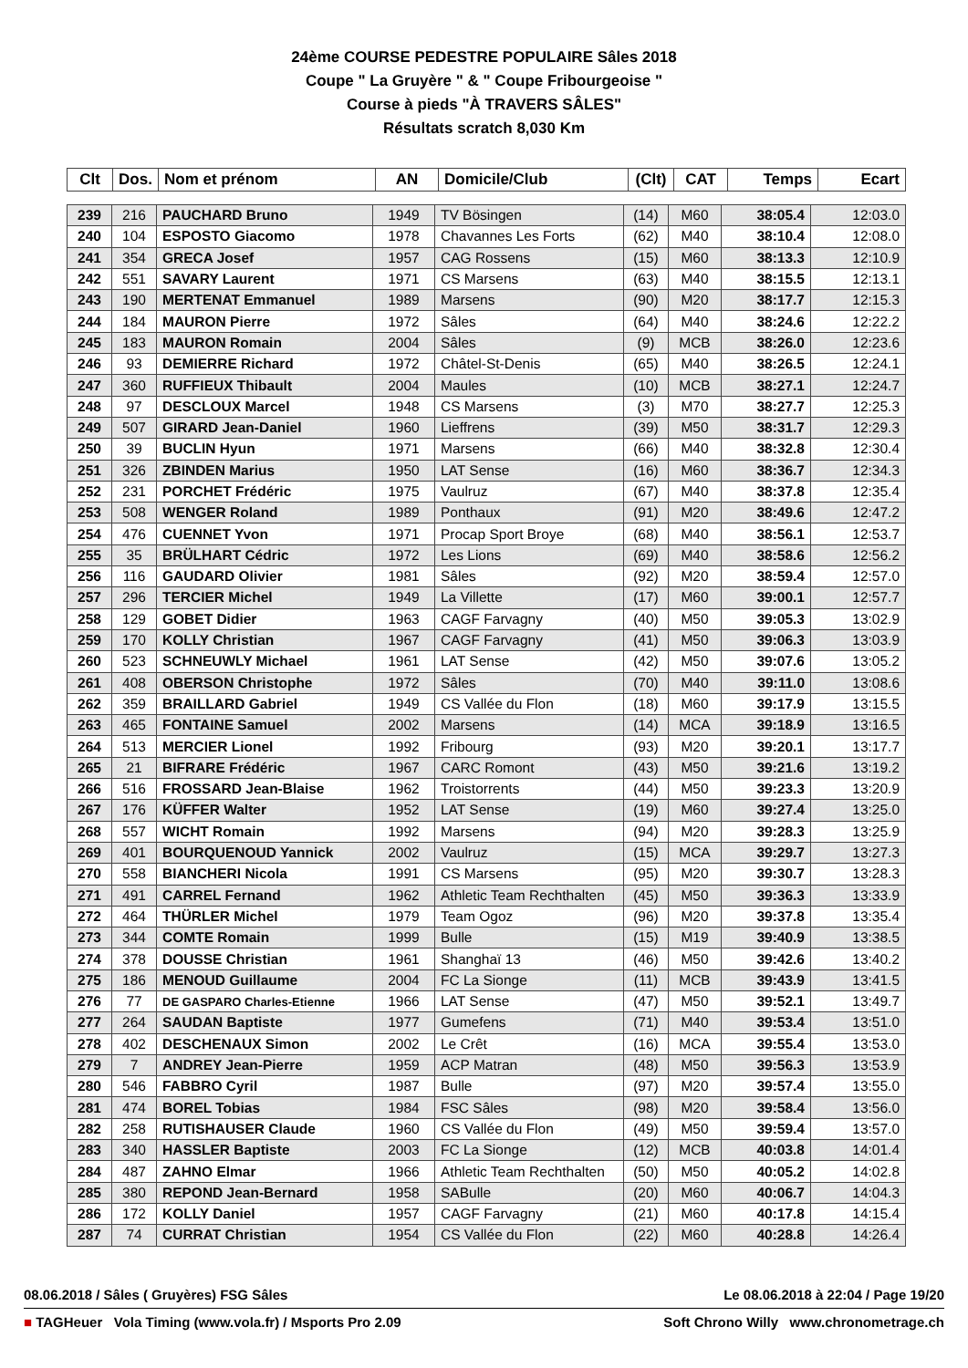24ème COURSE PEDESTRE POPULAIRE Sâles 2018
Coupe " La Gruyère " & " Coupe Fribourgeoise "
Course à pieds "À TRAVERS SÂLES"
Résultats scratch 8,030 Km
| Clt | Dos. | Nom et prénom | AN | Domicile/Club | (Clt) | CAT | Temps | Ecart |
| --- | --- | --- | --- | --- | --- | --- | --- | --- |
| 239 | 216 | PAUCHARD Bruno | 1949 | TV Bösingen | (14) | M60 | 38:05.4 | 12:03.0 |
| 240 | 104 | ESPOSTO Giacomo | 1978 | Chavannes Les Forts | (62) | M40 | 38:10.4 | 12:08.0 |
| 241 | 354 | GRECA Josef | 1957 | CAG Rossens | (15) | M60 | 38:13.3 | 12:10.9 |
| 242 | 551 | SAVARY Laurent | 1971 | CS Marsens | (63) | M40 | 38:15.5 | 12:13.1 |
| 243 | 190 | MERTENAT Emmanuel | 1989 | Marsens | (90) | M20 | 38:17.7 | 12:15.3 |
| 244 | 184 | MAURON Pierre | 1972 | Sâles | (64) | M40 | 38:24.6 | 12:22.2 |
| 245 | 183 | MAURON Romain | 2004 | Sâles | (9) | MCB | 38:26.0 | 12:23.6 |
| 246 | 93 | DEMIERRE Richard | 1972 | Châtel-St-Denis | (65) | M40 | 38:26.5 | 12:24.1 |
| 247 | 360 | RUFFIEUX Thibault | 2004 | Maules | (10) | MCB | 38:27.1 | 12:24.7 |
| 248 | 97 | DESCLOUX Marcel | 1948 | CS Marsens | (3) | M70 | 38:27.7 | 12:25.3 |
| 249 | 507 | GIRARD Jean-Daniel | 1960 | Lieffrens | (39) | M50 | 38:31.7 | 12:29.3 |
| 250 | 39 | BUCLIN Hyun | 1971 | Marsens | (66) | M40 | 38:32.8 | 12:30.4 |
| 251 | 326 | ZBINDEN Marius | 1950 | LAT Sense | (16) | M60 | 38:36.7 | 12:34.3 |
| 252 | 231 | PORCHET Frédéric | 1975 | Vaulruz | (67) | M40 | 38:37.8 | 12:35.4 |
| 253 | 508 | WENGER Roland | 1989 | Ponthaux | (91) | M20 | 38:49.6 | 12:47.2 |
| 254 | 476 | CUENNET Yvon | 1971 | Procap Sport Broye | (68) | M40 | 38:56.1 | 12:53.7 |
| 255 | 35 | BRÜLHART Cédric | 1972 | Les Lions | (69) | M40 | 38:58.6 | 12:56.2 |
| 256 | 116 | GAUDARD Olivier | 1981 | Sâles | (92) | M20 | 38:59.4 | 12:57.0 |
| 257 | 296 | TERCIER Michel | 1949 | La Villette | (17) | M60 | 39:00.1 | 12:57.7 |
| 258 | 129 | GOBET Didier | 1963 | CAGF Farvagny | (40) | M50 | 39:05.3 | 13:02.9 |
| 259 | 170 | KOLLY Christian | 1967 | CAGF Farvagny | (41) | M50 | 39:06.3 | 13:03.9 |
| 260 | 523 | SCHNEUWLY Michael | 1961 | LAT Sense | (42) | M50 | 39:07.6 | 13:05.2 |
| 261 | 408 | OBERSON Christophe | 1972 | Sâles | (70) | M40 | 39:11.0 | 13:08.6 |
| 262 | 359 | BRAILLARD Gabriel | 1949 | CS Vallée du Flon | (18) | M60 | 39:17.9 | 13:15.5 |
| 263 | 465 | FONTAINE Samuel | 2002 | Marsens | (14) | MCA | 39:18.9 | 13:16.5 |
| 264 | 513 | MERCIER Lionel | 1992 | Fribourg | (93) | M20 | 39:20.1 | 13:17.7 |
| 265 | 21 | BIFRARE Frédéric | 1967 | CARC Romont | (43) | M50 | 39:21.6 | 13:19.2 |
| 266 | 516 | FROSSARD Jean-Blaise | 1962 | Troistorrents | (44) | M50 | 39:23.3 | 13:20.9 |
| 267 | 176 | KÜFFER Walter | 1952 | LAT Sense | (19) | M60 | 39:27.4 | 13:25.0 |
| 268 | 557 | WICHT Romain | 1992 | Marsens | (94) | M20 | 39:28.3 | 13:25.9 |
| 269 | 401 | BOURQUENOUD Yannick | 2002 | Vaulruz | (15) | MCA | 39:29.7 | 13:27.3 |
| 270 | 558 | BIANCHERI Nicola | 1991 | CS Marsens | (95) | M20 | 39:30.7 | 13:28.3 |
| 271 | 491 | CARREL Fernand | 1962 | Athletic Team Rechthalten | (45) | M50 | 39:36.3 | 13:33.9 |
| 272 | 464 | THÜRLER Michel | 1979 | Team Ogoz | (96) | M20 | 39:37.8 | 13:35.4 |
| 273 | 344 | COMTE Romain | 1999 | Bulle | (15) | M19 | 39:40.9 | 13:38.5 |
| 274 | 378 | DOUSSE Christian | 1961 | Shanghaï 13 | (46) | M50 | 39:42.6 | 13:40.2 |
| 275 | 186 | MENOUD Guillaume | 2004 | FC La Sionge | (11) | MCB | 39:43.9 | 13:41.5 |
| 276 | 77 | DE GASPARO Charles-Etienne | 1966 | LAT Sense | (47) | M50 | 39:52.1 | 13:49.7 |
| 277 | 264 | SAUDAN Baptiste | 1977 | Gumefens | (71) | M40 | 39:53.4 | 13:51.0 |
| 278 | 402 | DESCHENAUX Simon | 2002 | Le Crêt | (16) | MCA | 39:55.4 | 13:53.0 |
| 279 | 7 | ANDREY Jean-Pierre | 1959 | ACP Matran | (48) | M50 | 39:56.3 | 13:53.9 |
| 280 | 546 | FABBRO Cyril | 1987 | Bulle | (97) | M20 | 39:57.4 | 13:55.0 |
| 281 | 474 | BOREL Tobias | 1984 | FSC Sâles | (98) | M20 | 39:58.4 | 13:56.0 |
| 282 | 258 | RUTISHAUSER Claude | 1960 | CS Vallée du Flon | (49) | M50 | 39:59.4 | 13:57.0 |
| 283 | 340 | HASSLER Baptiste | 2003 | FC La Sionge | (12) | MCB | 40:03.8 | 14:01.4 |
| 284 | 487 | ZAHNO Elmar | 1966 | Athletic Team Rechthalten | (50) | M50 | 40:05.2 | 14:02.8 |
| 285 | 380 | REPOND Jean-Bernard | 1958 | SABulle | (20) | M60 | 40:06.7 | 14:04.3 |
| 286 | 172 | KOLLY Daniel | 1957 | CAGF Farvagny | (21) | M60 | 40:17.8 | 14:15.4 |
| 287 | 74 | CURRAT Christian | 1954 | CS Vallée du Flon | (22) | M60 | 40:28.8 | 14:26.4 |
08.06.2018 / Sâles ( Gruyères) FSG Sâles Le 08.06.2018 à 22:04 / Page 19/20
■ TAGHeuer Vola Timing (www.vola.fr) / Msports Pro 2.09 Soft Chrono Willy www.chronometrage.ch